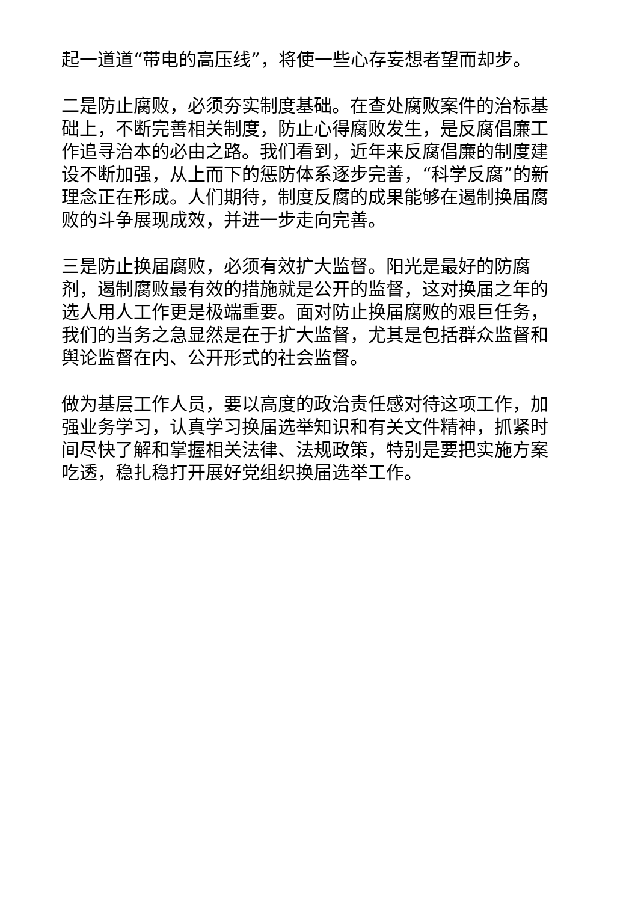起一道道“带电的高压线”，将使一些心存妄想者望而却步。
二是防止腐败，必须夯实制度基础。在查处腐败案件的治标基础上，不断完善相关制度，防止心得腐败发生，是反腐倡廉工作追寻治本的必由之路。我们看到，近年来反腐倡廉的制度建设不断加强，从上而下的惩防体系逐步完善，“科学反腐”的新理念正在形成。人们期待，制度反腐的成果能够在遏制换届腐败的斗争展现成效，并进一步走向完善。
三是防止换届腐败，必须有效扩大监督。阳光是最好的防腐剂，遏制腐败最有效的措施就是公开的监督，这对换届之年的选人用人工作更是极端重要。面对防止换届腐败的艰巨任务，我们的当务之急显然是在于扩大监督，尤其是包括群众监督和舆论监督在内、公开形式的社会监督。
做为基层工作人员，要以高度的政治责任感对待这项工作，加强业务学习，认真学习换届选举知识和有关文件精神，抓紧时间尽快了解和掌握相关法律、法规政策，特别是要把实施方案吃透，稳扎稳打开展好党组织换届选举工作。